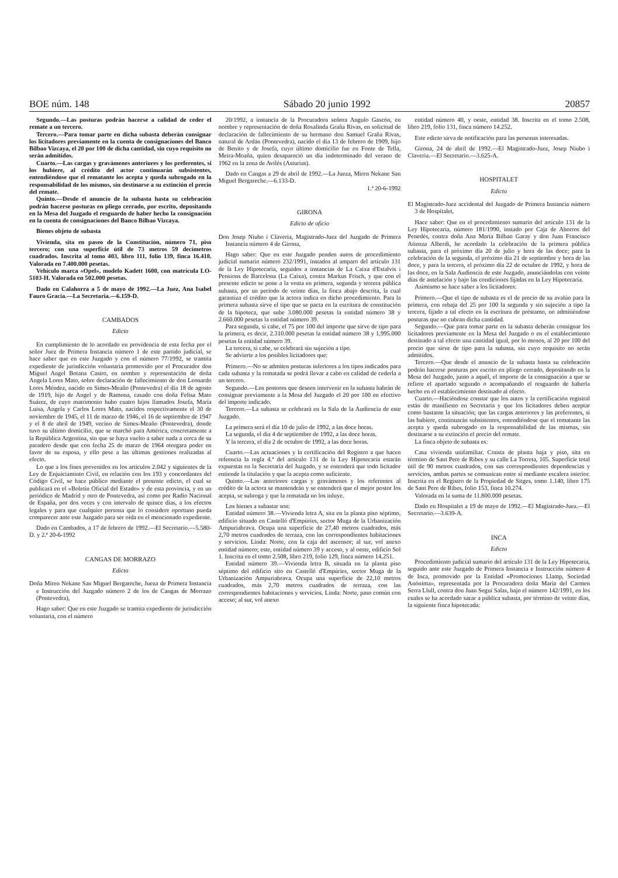BOE núm. 148 Sábado 20 junio 1992 20857
Segundo.—Las posturas podrán hacerse a calidad de ceder el remate a un tercero.
Tercero.—Para tomar parte en dicha subasta deberán consignar los licitadores previamente en la cuenta de consignaciones del Banco Bilbao Vizcaya, el 20 por 100 de dicha cantidad, sin cuyo requisito no serán admitidos.
Cuarto.—Las cargas y gravámenes anteriores y los preferentes, si los hubiere, al crédito del actor continuarán subsistentes, entendiéndose que el rematante los acepta y queda subrogado en la responsabilidad de los mismos, sin destinarse a su extinción el precio del remate.
Quinto.—Desde el anuncio de la subasta hasta su celebración podrán hacerse posturas en pliego cerrado, por escrito, depositando en la Mesa del Juzgado el resguardo de haber hecho la consignación en la cuenta de consignaciones del Banco Bilbao Vizcaya.
Bienes objeto de subasta
Vivienda, sita en paseo de la Constitución, número 71, piso tercero; con una superficie útil de 73 metros 59 decímetros cuadrados. Inscrita al tomo 403, libro 111, folio 139, finca 16.418. Valorada en 7.400.000 pesetas.
Vehículo marca «Opel», modelo Kadett 1600, con matrícula LO-5103-H. Valorada en 502.000 pesetas.
Dado en Calahorra a 5 de mayo de 1992.—La Juez, Ana Isabel Fauro Gracia.—La Secretaria.—6.159-D.
CAMBADOS
Edicto
En cumplimiento de lo acordado en providencia de esta fecha por el señor Juez de Primera Instancia número 1 de este partido judicial, se hace saber que en este Juzgado y con el número 77/1992, se tramita expediente de jurisdicción voluntaria promovido por el Procurador don Miguel Angel Botana Castro, en nombre y representación de doña Angela Lores Mato, sobre declaración de fallecimiento de don Leonardo Lores Méndez, nacido en Simes-Meaño (Pontevedra) el día 18 de agosto de 1919, hijo de Angel y de Ramona, casado con doña Felisa Mato Suárez, de cuyo matrimonio hubo cuatro hijos llamados Josefa, María Luisa, Angela y Carlos Lores Mato, nacidos respectivamente el 30 de noviembre de 1945, el 11 de marzo de 1946, el 16 de septiembre de 1947 y el 8 de abril de 1949, vecino de Simes-Meaño (Pontevedra), donde tuvo su último domicilio, que se marchó para América, concretamente a la República Argentina, sin que se haya vuelto a saber nada a cerca de su paradero desde que con fecha 25 de marzo de 1964 otorgara poder en favor de su esposa, y ello pese a las últimas gestiones realizadas al efecto.
Lo que a los fines prevenidos en los artículos 2.042 y siguientes de la Ley de Enjuiciaminto Civil, en relación con los 193 y concordantes del Código Civil, se hace público mediante el presente edicto, el cual se publicará en el «Boletín Oficial del Estado» y de esta provincia, y en un periódico de Madrid y otro de Pontevedra, así como por Radio Nacional de España, por dos veces y con intervalo de quince días, a los efectos legales y para que cualquier persona que lo considere oportuno pueda comparecer ante este Juzgado para ser oída en el mencionado expediente.
Dado en Cambados, a 17 de febrero de 1992.—El Secretario.—5.580-D. y 2.ª 20-6-1992
CANGAS DE MORRAZO
Edicto
Doña Miren Nekane San Miguel Bergareche, Jueza de Primera Instancia e Instrucción del Juzgado número 2 de los de Cangas de Morrazo (Pontevedra),
Hago saber: Que en este Juzgado se tramita expediente de jurisdicción voluntaria, con el número
20/1992, a instancia de la Procuradora señora Angulo Gascón, en nombre y representación de doña Rosalinda Graña Rivas, en solicitud de declaración de fallecimiento de su hermano don Samuel Graña Rivas, natural de Ardán (Pontevedra), nacido el día 13 de febrero de 1909, hijo de Benito y de Josefa, cuyo último domicilio fue en Fonte de Tella, Meira-Moaña, quien desapareció un día indeterminado del verano de 1962 en la zona de Avilés (Asturias).
Dado en Cangas a 29 de abril de 1992.—La Jueza, Miren Nekane San Miguel Bergareche.—6.133-D.
1.ª 20-6-1992
GIRONA
Edicto de oficio
Don Josep Niubo i Claveria, Magistrado-Juez del Juzgado de Primera Instancia número 4 de Girona,
Hago saber: Que en este Juzgado penden autos de procedimiento judicial sumario número 232/1991, instados al amparo del artículo 131 de la Ley Hipotecaria, seguidos a instancias de La Caixa d'Estalvis i Pensions de Barcelona (La Caixa), contra Markus Frisch, y que con el presente edicto se pone a la venta en primera, segunda y tercera pública subasta, por un período de veinte días, la finca abajo descrita, la cual garantiza el crédito que la actora indica en dicho procedimiento. Para la primera subasta sirve el tipo que se pacta en la escritura de constitución de la hipoteca, que sube 3.080.000 pesetas la entidad número 38 y 2.660.000 pesetas la entidad número 39.
Para segunda, si cabe, el 75 por 100 del importe que sirve de tipo para la primera, es decir, 2.310.000 pesetas la entidad número 38 y 1.995.000 pesetas la entidad número 39.
La tercera, si cabe, se celebrará sin sujeción a tipo.
Se advierte a los posibles licitadores que:
Primero.—No se admiten posturas inferiores a los tipos indicados para cada subasta y la rematada se podrá llevar a cabo en calidad de cederla a un tercero.
Segundo.—Los postores que deseen intervenir en la subasta habrán de consignar previamente a la Mesa del Juzgado el 20 por 100 en efectivo del importe indicado.
Tercero.—La subasta se celebrará en la Sala de la Audiencia de este Juzgado.
La primera será el día 10 de julio de 1992, a las doce horas.
La segunda, el día 4 de septiembre de 1992, a las doce horas.
Y la tercera, el día 2 de octubre de 1992, a las doce horas.
Cuarto.—Las actuaciones y la certificación del Registro a que hacen refeencia la regla 4.ª del artículo 131 de la Ley Hipotecaria estarán expuestas en la Secretaría del Juzgado, y se entenderá que todo licitador entiende la titulación y que la acepta como suficiente.
Quinto.—Las anteriores cargas y gravámenes y los referentes al crédito de la actora se mantendrán y se entenderá que el mejor postor los acepta, se subroga y que la rematada no los inluye.
Los bienes a subastar son:
Entidad número 38.—Vivienda letra A, sita en la planta piso séptimo, edificio situado en Castelló d'Empúries, sector Muga de la Urbanización Ampuriabrava. Ocupa una superficie de 27,40 metros cuadrados, más 2,70 metros cuadrados de terraza, con las correspondientes habitaciones y servicios. Linda: Norte, con la caja del ascensor; al sur, vol anexo entidad número; este, entidad número 39 y acceso, y al oeste, edificio Sol 1. Inscrita en el tomo 2.508, libro 219, folio 129, finca número 14.251.
Entidad número 39.—Vivienda letra B, situada en la planta piso séptimo del edificio sito en Castelló d'Empúries, sector Muga de la Urbanización Ampuriabrava. Ocupa una superficie de 22,10 metros cuadrados, más 2,70 metros cuadrados de terraza, con las correspondientes habitaciones y servicios. Linda: Norte, paso común con acceso; al sur, vol anexo
entidad número 40, y oeste, entidad 38. Inscrita en el tomo 2.508, libro 219, folio 131, finca número 14.252.
Este edicto sirva de notificación para las personas interesadas.
Girona, 24 de abril de 1992.—El Magistrado-Juez, Josep Niubo i Claveria.—El Secretario.—3.625-A.
HOSPITALET
Edicto
El Magistrado-Juez accidental del Juzgado de Primera Instancia número 3 de Hospitalet,
Hace saber: Que en el procedimiento sumario del artículo 131 de la Ley Hipotecaria, número 181/1990, instado por Caja de Ahorros del Penedès, contra doña Ana María Bilbao Garay y don Juan Francisco Atienza Alberdi, he acordado la celebración de la primera pública subasta, para el próximo día 20 de julio y hora de las doce; para la celebración de la segunda, el próximo día 21 de septiembre y hora de las doce, y para la tercera, el próximo día 22 de octubre de 1992, y hora de las doce, en la Sala Audiencia de este Juzgado, anunciándolas con veinte días de antelación y bajo las condiciones fijadas en la Ley Hipotecaria.
Asimismo se hace saber a los licitadores:
Primero.—Que el tipo de subasta es el de precio de su avalúo para la primera, con rebaja del 25 por 100 la segunda y sin sujeción a tipo la tercera, fijado a tal efecto en la escritura de préstamo, no admitiéndose posturas que no cubran dicha cantidad.
Segundo.—Que para tomar parte en la subasta deberán consignar los licitadores previamente en la Mesa del Juzgado o en el establecimiento destinado a tal efecto una cantidad igual, por lo menos, al 20 por 100 del precio que sirve de tipo para la subasta, sin cuyo requisito no serán admitidos.
Tercero.—Que desde el anuncio de la subasta hasta su celebración podrán hacerse posturas por escrito en pliego cerrado, depositando en la Mesa del Juzgado, junto a aquél, el importe de la consignación a que se refiere el apartado segundo o acompañando el resguardo de haberla hecho en el establecimiento destinado al efecto.
Cuarto.—Haciéndose constar que los autos y la certificación registral están de manifiesto en Secretaría y que los licitadores deben aceptar como bastante la situación; que las cargas anteriores y las preferentes, si las hubiere, continuarán subsistentes, entendiéndose que el rematante las acepta y queda subrogado en la responsabilidad de las mismas, sin destinarse a su extinción el precio del remate.
La finca objeto de subasta es:
Casa vivienda unifamiliar. Consta de planta baja y piso, sita en término de Sant Pere de Ribes y su calle La Torreta, 105. Superficie total útil de 90 metros cuadrados, con sus correspondientes dependencias y servicios, ambas partes se comunican entre sí mediante escalera interior. Inscrita en el Registro de la Propiedad de Sitges, tomo 1.140, libro 175 de Sant Pere de Ribes, folio 153, finca 10.274.
Valorada en la suma de 11.800.000 pesetas.
Dado en Hospitalet a 19 de mayo de 1992.—El Magistrado-Juez.—El Secretario.—3.639-A.
INCA
Edicto
Procedimiento judicial sumario del artículo 131 de la Ley Hipotecaria, seguido ante este Juzgado de Primera Instancia e Instrucción número 4 de Inca, promovido por la Entidad «Promociones Llamp, Sociedad Anónima», representada por la Procuradora doña María del Carmen Serra Llull, contra don Juan Seguí Salas, bajo el número 142/1991, en los cuales se ha acordado sacar a pública subasta, por término de veinte días, la siguiente finca hipotecada: